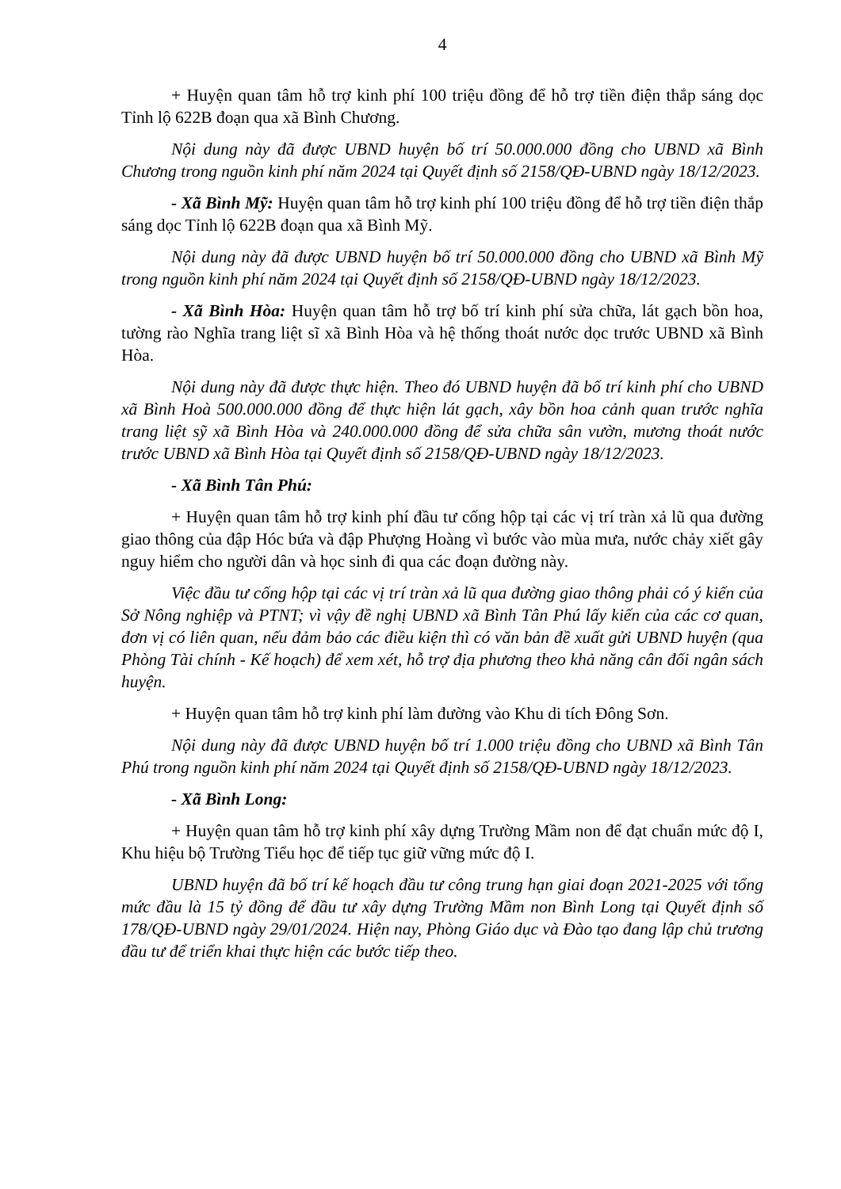4
+ Huyện quan tâm hỗ trợ kinh phí 100 triệu đồng để hỗ trợ tiền điện thắp sáng dọc Tỉnh lộ 622B đoạn qua xã Bình Chương.
Nội dung này đã được UBND huyện bố trí 50.000.000 đồng cho UBND xã Bình Chương trong nguồn kinh phí năm 2024 tại Quyết định số 2158/QĐ-UBND ngày 18/12/2023.
- Xã Bình Mỹ: Huyện quan tâm hỗ trợ kinh phí 100 triệu đồng để hỗ trợ tiền điện thắp sáng dọc Tỉnh lộ 622B đoạn qua xã Bình Mỹ.
Nội dung này đã được UBND huyện bố trí 50.000.000 đồng cho UBND xã Bình Mỹ trong nguồn kinh phí năm 2024 tại Quyết định số 2158/QĐ-UBND ngày 18/12/2023.
- Xã Bình Hòa: Huyện quan tâm hỗ trợ bố trí kinh phí sửa chữa, lát gạch bồn hoa, tường rào Nghĩa trang liệt sĩ xã Bình Hòa và hệ thống thoát nước dọc trước UBND xã Bình Hòa.
Nội dung này đã được thực hiện. Theo đó UBND huyện đã bố trí kinh phí cho UBND xã Bình Hoà 500.000.000 đồng để thực hiện lát gạch, xây bồn hoa cảnh quan trước nghĩa trang liệt sỹ xã Bình Hòa và 240.000.000 đồng để sửa chữa sân vườn, mương thoát nước trước UBND xã Bình Hòa tại Quyết định số 2158/QĐ-UBND ngày 18/12/2023.
- Xã Bình Tân Phú:
+ Huyện quan tâm hỗ trợ kinh phí đầu tư cống hộp tại các vị trí tràn xả lũ qua đường giao thông của đập Hóc bứa và đập Phượng Hoàng vì bước vào mùa mưa, nước chảy xiết gây nguy hiểm cho người dân và học sinh đi qua các đoạn đường này.
Việc đầu tư cống hộp tại các vị trí tràn xả lũ qua đường giao thông phải có ý kiến của Sở Nông nghiệp và PTNT; vì vậy đề nghị UBND xã Bình Tân Phú lấy kiến của các cơ quan, đơn vị có liên quan, nếu đảm bảo các điều kiện thì có văn bản đề xuất gửi UBND huyện (qua Phòng Tài chính - Kế hoạch) để xem xét, hỗ trợ địa phương theo khả năng cân đối ngân sách huyện.
+ Huyện quan tâm hỗ trợ kinh phí làm đường vào Khu di tích Đông Sơn.
Nội dung này đã được UBND huyện bố trí 1.000 triệu đồng cho UBND xã Bình Tân Phú trong nguồn kinh phí năm 2024 tại Quyết định số 2158/QĐ-UBND ngày 18/12/2023.
- Xã Bình Long:
+ Huyện quan tâm hỗ trợ kinh phí xây dựng Trường Mầm non để đạt chuẩn mức độ I, Khu hiệu bộ Trường Tiểu học để tiếp tục giữ vững mức độ I.
UBND huyện đã bố trí kế hoạch đầu tư công trung hạn giai đoạn 2021-2025 với tổng mức đầu là 15 tỷ đồng để đầu tư xây dựng Trường Mầm non Bình Long tại Quyết định số 178/QĐ-UBND ngày 29/01/2024. Hiện nay, Phòng Giáo dục và Đào tạo đang lập chủ trương đầu tư để triển khai thực hiện các bước tiếp theo.